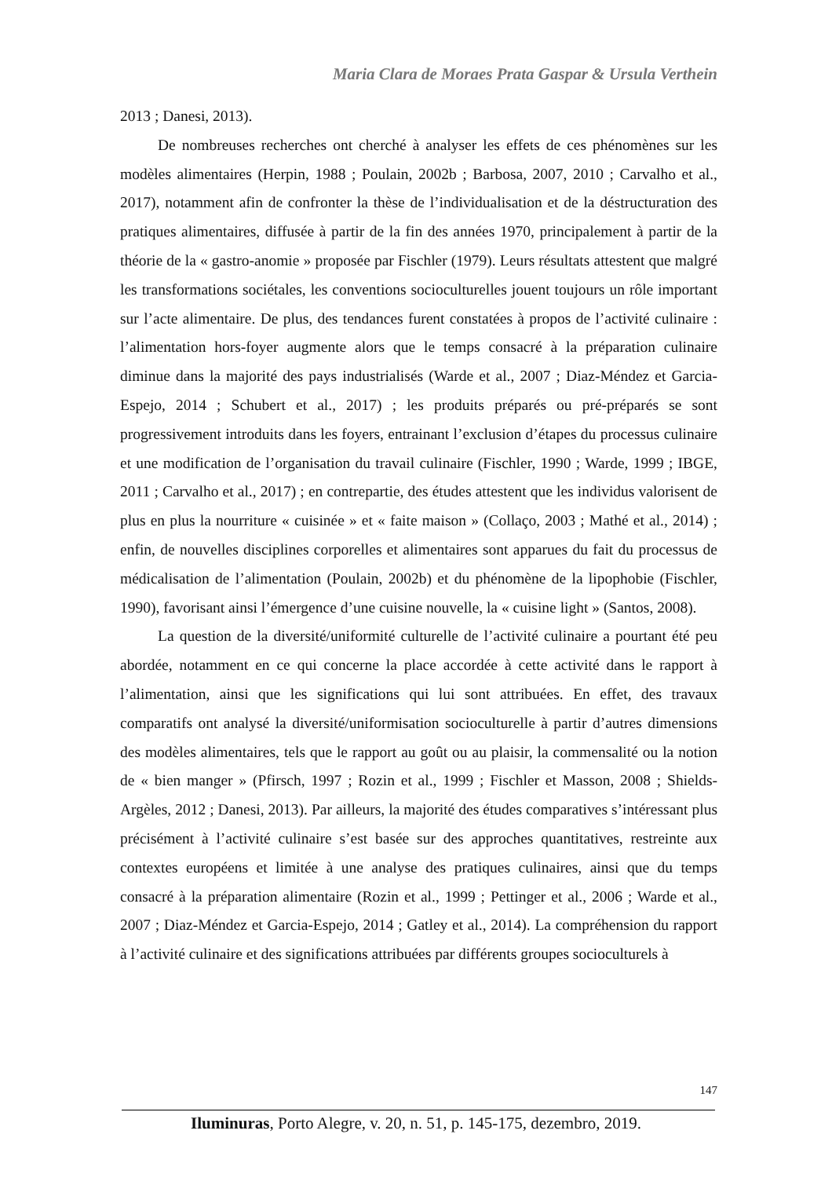Maria Clara de Moraes Prata Gaspar & Ursula Verthein
2013 ; Danesi, 2013).
De nombreuses recherches ont cherché à analyser les effets de ces phénomènes sur les modèles alimentaires (Herpin, 1988 ; Poulain, 2002b ; Barbosa, 2007, 2010 ; Carvalho et al., 2017), notamment afin de confronter la thèse de l’individualisation et de la déstructuration des pratiques alimentaires, diffusée à partir de la fin des années 1970, principalement à partir de la théorie de la « gastro-anomie » proposée par Fischler (1979). Leurs résultats attestent que malgré les transformations sociétales, les conventions socioculturelles jouent toujours un rôle important sur l’acte alimentaire. De plus, des tendances furent constatées à propos de l’activité culinaire : l’alimentation hors-foyer augmente alors que le temps consacré à la préparation culinaire diminue dans la majorité des pays industrialisés (Warde et al., 2007 ; Diaz-Méndez et Garcia-Espejo, 2014 ; Schubert et al., 2017) ; les produits préparés ou pré-préparés se sont progressivement introduits dans les foyers, entrainant l’exclusion d’étapes du processus culinaire et une modification de l’organisation du travail culinaire (Fischler, 1990 ; Warde, 1999 ; IBGE, 2011 ; Carvalho et al., 2017) ; en contrepartie, des études attestent que les individus valorisent de plus en plus la nourriture « cuisinée » et « faite maison » (Collaço, 2003 ; Mathé et al., 2014) ; enfin, de nouvelles disciplines corporelles et alimentaires sont apparues du fait du processus de médicalisation de l’alimentation (Poulain, 2002b) et du phénomène de la lipophobie (Fischler, 1990), favorisant ainsi l’émergence d’une cuisine nouvelle, la « cuisine light » (Santos, 2008).
La question de la diversité/uniformité culturelle de l’activité culinaire a pourtant été peu abordée, notamment en ce qui concerne la place accordée à cette activité dans le rapport à l’alimentation, ainsi que les significations qui lui sont attribuées. En effet, des travaux comparatifs ont analysé la diversité/uniformisation socioculturelle à partir d’autres dimensions des modèles alimentaires, tels que le rapport au goût ou au plaisir, la commensalité ou la notion de « bien manger » (Pfirsch, 1997 ; Rozin et al., 1999 ; Fischler et Masson, 2008 ; Shields-Argèles, 2012 ; Danesi, 2013). Par ailleurs, la majorité des études comparatives s’intéressant plus précisément à l’activité culinaire s’est basée sur des approches quantitatives, restreinte aux contextes européens et limitée à une analyse des pratiques culinaires, ainsi que du temps consacré à la préparation alimentaire (Rozin et al., 1999 ; Pettinger et al., 2006 ; Warde et al., 2007 ; Diaz-Méndez et Garcia-Espejo, 2014 ; Gatley et al., 2014). La compréhension du rapport à l’activité culinaire et des significations attribuées par différents groupes socioculturels à
147
Iluminuras, Porto Alegre, v. 20, n. 51, p. 145-175, dezembro, 2019.